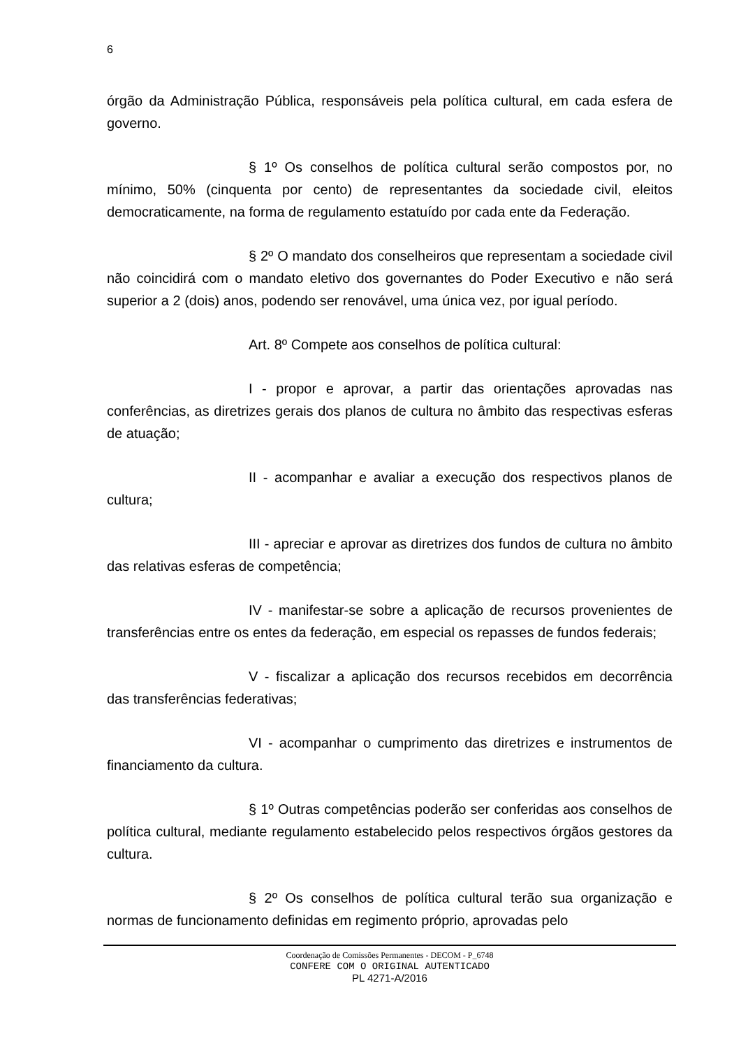6
órgão da Administração Pública, responsáveis pela política cultural, em cada esfera de governo.
§ 1º Os conselhos de política cultural serão compostos por, no mínimo, 50% (cinquenta por cento) de representantes da sociedade civil, eleitos democraticamente, na forma de regulamento estatuído por cada ente da Federação.
§ 2º O mandato dos conselheiros que representam a sociedade civil não coincidirá com o mandato eletivo dos governantes do Poder Executivo e não será superior a 2 (dois) anos, podendo ser renovável, uma única vez, por igual período.
Art. 8º Compete aos conselhos de política cultural:
I - propor e aprovar, a partir das orientações aprovadas nas conferências, as diretrizes gerais dos planos de cultura no âmbito das respectivas esferas de atuação;
II - acompanhar e avaliar a execução dos respectivos planos de cultura;
III - apreciar e aprovar as diretrizes dos fundos de cultura no âmbito das relativas esferas de competência;
IV - manifestar-se sobre a aplicação de recursos provenientes de transferências entre os entes da federação, em especial os repasses de fundos federais;
V - fiscalizar a aplicação dos recursos recebidos em decorrência das transferências federativas;
VI - acompanhar o cumprimento das diretrizes e instrumentos de financiamento da cultura.
§ 1º Outras competências poderão ser conferidas aos conselhos de política cultural, mediante regulamento estabelecido pelos respectivos órgãos gestores da cultura.
§ 2º Os conselhos de política cultural terão sua organização e normas de funcionamento definidas em regimento próprio, aprovadas pelo
Coordenação de Comissões Permanentes - DECOM - P_6748
CONFERE COM O ORIGINAL AUTENTICADO
PL 4271-A/2016